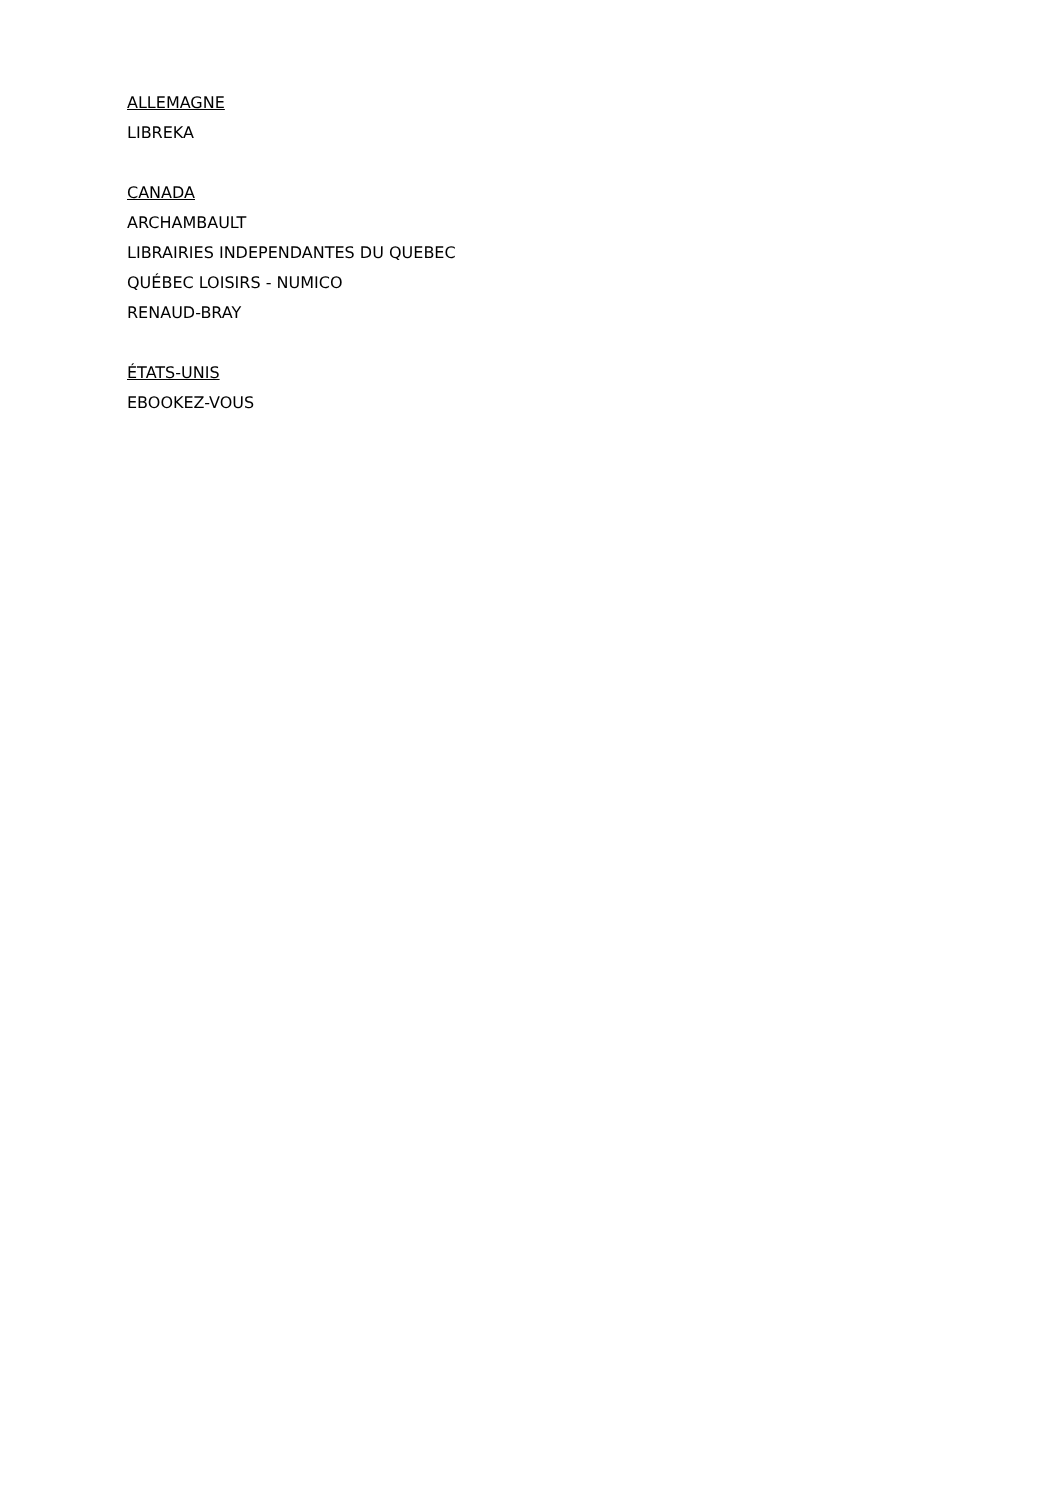ALLEMAGNE
LIBREKA
CANADA
ARCHAMBAULT
LIBRAIRIES INDEPENDANTES DU QUEBEC
QUÉBEC LOISIRS - NUMICO
RENAUD-BRAY
ÉTATS-UNIS
EBOOKEZ-VOUS